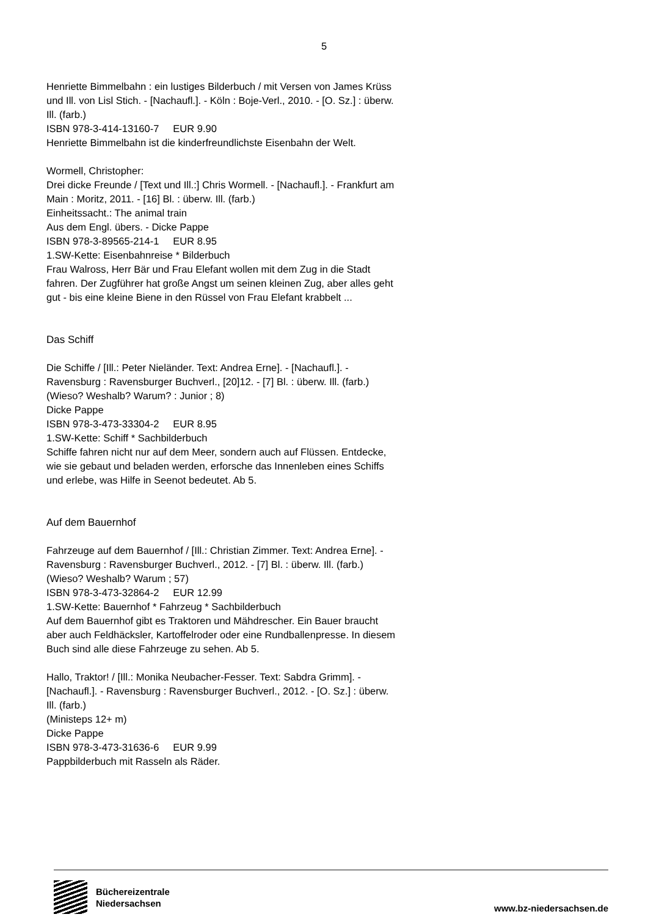5
Henriette Bimmelbahn : ein lustiges Bilderbuch / mit Versen von James Krüss und Ill. von Lisl Stich. - [Nachaufl.]. - Köln : Boje-Verl., 2010. - [O. Sz.] : überw. Ill. (farb.)
ISBN 978-3-414-13160-7 EUR 9.90
Henriette Bimmelbahn ist die kinderfreundlichste Eisenbahn der Welt.
Wormell, Christopher:
Drei dicke Freunde / [Text und Ill.:] Chris Wormell. - [Nachaufl.]. - Frankfurt am Main : Moritz, 2011. - [16] Bl. : überw. Ill. (farb.)
Einheitssacht.: The animal train
Aus dem Engl. übers. - Dicke Pappe
ISBN 978-3-89565-214-1 EUR 8.95
1.SW-Kette: Eisenbahnreise * Bilderbuch
Frau Walross, Herr Bär und Frau Elefant wollen mit dem Zug in die Stadt fahren. Der Zugführer hat große Angst um seinen kleinen Zug, aber alles geht gut - bis eine kleine Biene in den Rüssel von Frau Elefant krabbelt ...
Das Schiff
Die Schiffe / [Ill.: Peter Nieländer. Text: Andrea Erne]. - [Nachaufl.]. - Ravensburg : Ravensburger Buchverl., [20]12. - [7] Bl. : überw. Ill. (farb.)
(Wieso? Weshalb? Warum? : Junior ; 8)
Dicke Pappe
ISBN 978-3-473-33304-2 EUR 8.95
1.SW-Kette: Schiff * Sachbilderbuch
Schiffe fahren nicht nur auf dem Meer, sondern auch auf Flüssen. Entdecke, wie sie gebaut und beladen werden, erforsche das Innenleben eines Schiffs und erlebe, was Hilfe in Seenot bedeutet. Ab 5.
Auf dem Bauernhof
Fahrzeuge auf dem Bauernhof / [Ill.: Christian Zimmer. Text: Andrea Erne]. - Ravensburg : Ravensburger Buchverl., 2012. - [7] Bl. : überw. Ill. (farb.)
(Wieso? Weshalb? Warum ; 57)
ISBN 978-3-473-32864-2 EUR 12.99
1.SW-Kette: Bauernhof * Fahrzeug * Sachbilderbuch
Auf dem Bauernhof gibt es Traktoren und Mähdrescher. Ein Bauer braucht aber auch Feldhäcksler, Kartoffelroder oder eine Rundballenpresse. In diesem Buch sind alle diese Fahrzeuge zu sehen. Ab 5.
Hallo, Traktor! / [Ill.: Monika Neubacher-Fesser. Text: Sabdra Grimm]. - [Nachaufl.]. - Ravensburg : Ravensburger Buchverl., 2012. - [O. Sz.] : überw. Ill. (farb.)
(Ministeps 12+ m)
Dicke Pappe
ISBN 978-3-473-31636-6 EUR 9.99
Pappbilderbuch mit Rasseln als Räder.
Büchereizentrale
Niedersachsen
www.bz-niedersachsen.de